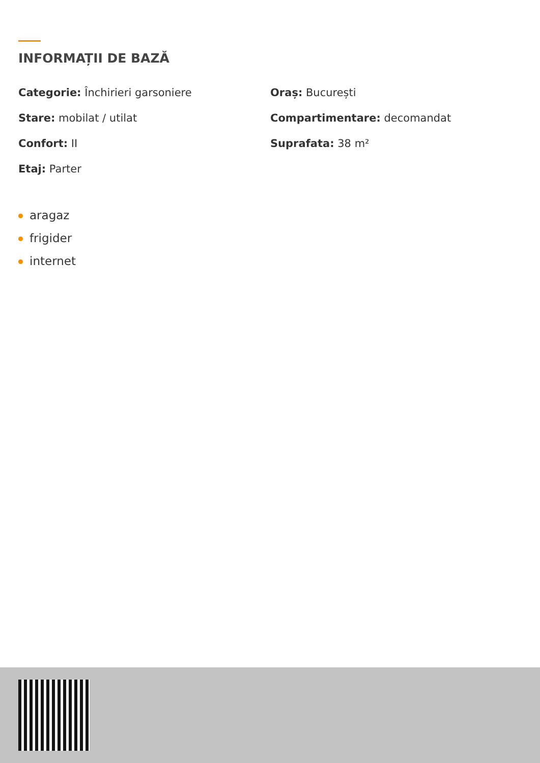INFORMAȚII DE BAZĂ
Categorie: Închirieri garsoniere
Oraș: București
Stare: mobilat / utilat
Compartimentare: decomandat
Confort: II
Suprafata: 38 m²
Etaj: Parter
aragaz
frigider
internet